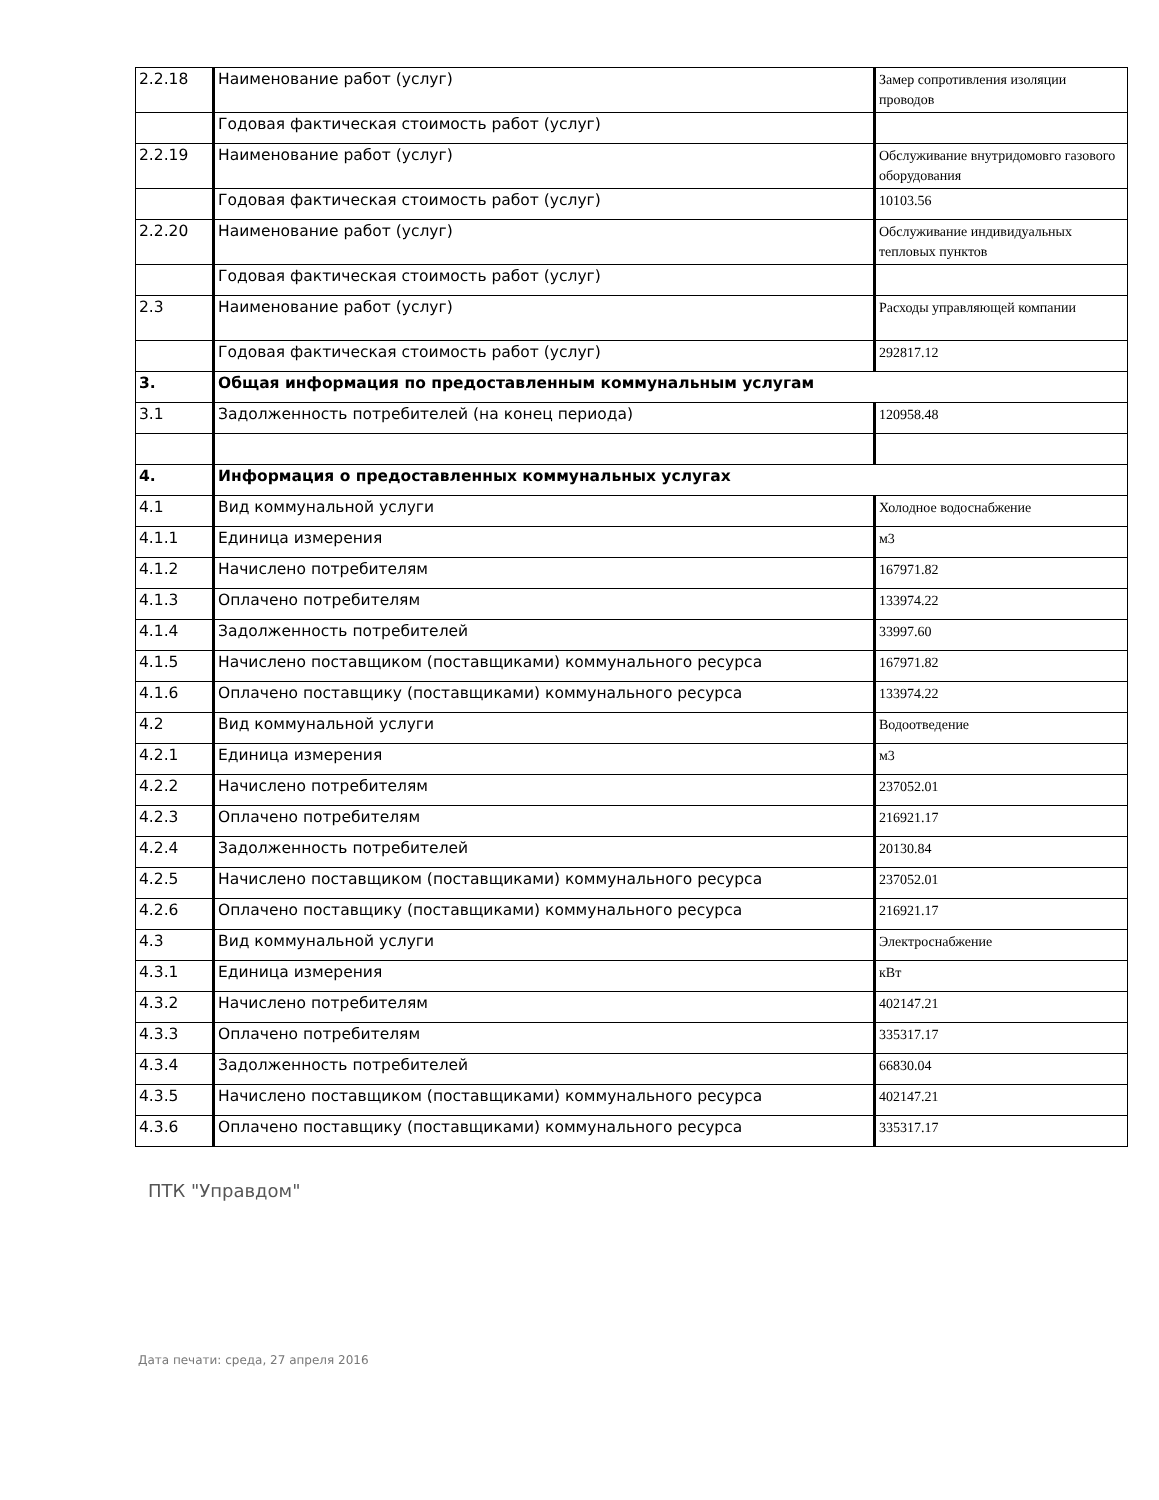| 2.2.18 | Наименование работ (услуг) | Замер сопротивления изоляции проводов |
| | Годовая фактическая стоимость работ (услуг) | |
| 2.2.19 | Наименование работ (услуг) | Обслуживание внутридомовго газового оборудования |
| | Годовая фактическая стоимость работ (услуг) | 10103.56 |
| 2.2.20 | Наименование работ (услуг) | Обслуживание индивидуальных тепловых пунктов |
| | Годовая фактическая стоимость работ (услуг) | |
| 2.3 | Наименование работ (услуг) | Расходы управляющей компании |
| | Годовая фактическая стоимость работ (услуг) | 292817.12 |
| 3. | Общая информация по предоставленным коммунальным услугам | |
| 3.1 | Задолженность потребителей (на конец периода) | 120958.48 |
| 4. | Информация о предоставленных коммунальных услугах | |
| 4.1 | Вид коммунальной услуги | Холодное водоснабжение |
| 4.1.1 | Единица измерения | м3 |
| 4.1.2 | Начислено потребителям | 167971.82 |
| 4.1.3 | Оплачено потребителям | 133974.22 |
| 4.1.4 | Задолженность потребителей | 33997.60 |
| 4.1.5 | Начислено поставщиком (поставщиками) коммунального ресурса | 167971.82 |
| 4.1.6 | Оплачено поставщику (поставщиками) коммунального ресурса | 133974.22 |
| 4.2 | Вид коммунальной услуги | Водоотведение |
| 4.2.1 | Единица измерения | м3 |
| 4.2.2 | Начислено потребителям | 237052.01 |
| 4.2.3 | Оплачено потребителям | 216921.17 |
| 4.2.4 | Задолженность потребителей | 20130.84 |
| 4.2.5 | Начислено поставщиком (поставщиками) коммунального ресурса | 237052.01 |
| 4.2.6 | Оплачено поставщику (поставщиками) коммунального ресурса | 216921.17 |
| 4.3 | Вид коммунальной услуги | Электроснабжение |
| 4.3.1 | Единица измерения | кВт |
| 4.3.2 | Начислено потребителям | 402147.21 |
| 4.3.3 | Оплачено потребителям | 335317.17 |
| 4.3.4 | Задолженность потребителей | 66830.04 |
| 4.3.5 | Начислено поставщиком (поставщиками) коммунального ресурса | 402147.21 |
| 4.3.6 | Оплачено поставщику (поставщиками) коммунального ресурса | 335317.17 |
ПТК "Управдом"
Дата печати: среда, 27 апреля 2016